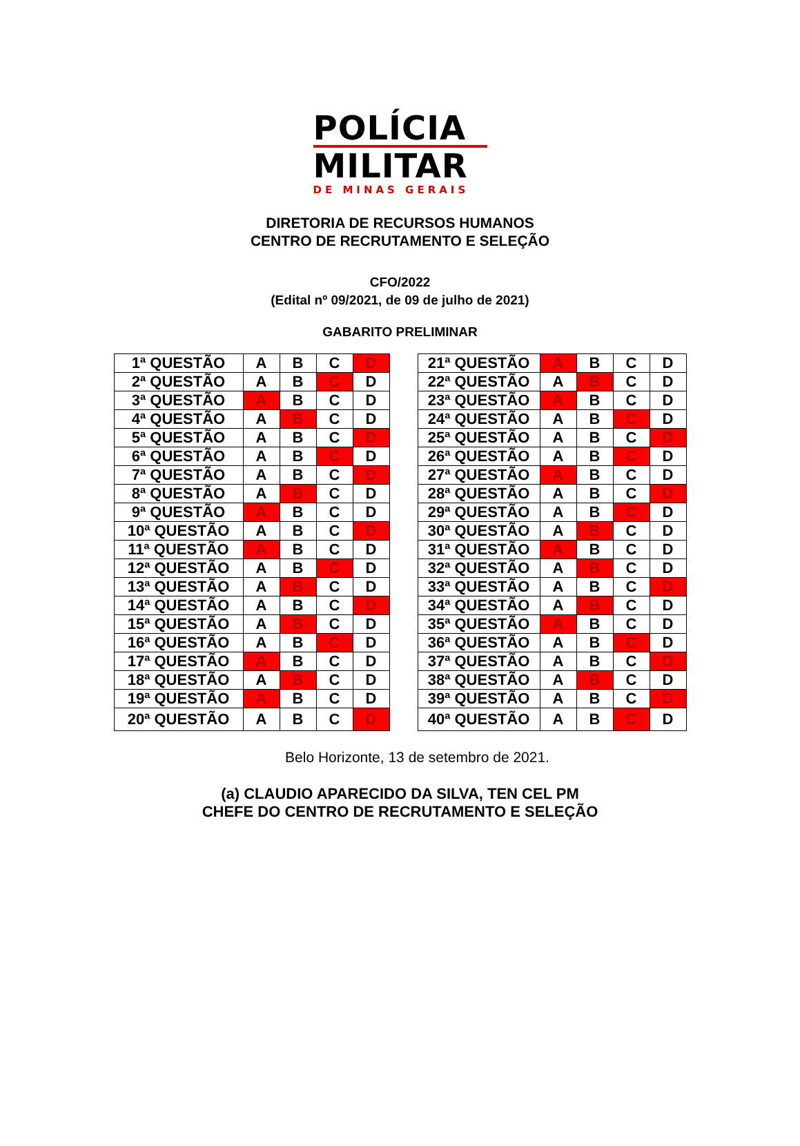POLÍCIA
MILITAR
DE MINAS GERAIS
DIRETORIA DE RECURSOS HUMANOS
CENTRO DE RECRUTAMENTO E SELEÇÃO
CFO/2022
(Edital nº 09/2021, de 09 de julho de 2021)
GABARITO PRELIMINAR
| 1ª QUESTÃO | A | B | C | D |
| 2ª QUESTÃO | A | B | C | D |
| 3ª QUESTÃO | A | B | C | D |
| 4ª QUESTÃO | A | B | C | D |
| 5ª QUESTÃO | A | B | C | D |
| 6ª QUESTÃO | A | B | C | D |
| 7ª QUESTÃO | A | B | C | D |
| 8ª QUESTÃO | A | B | C | D |
| 9ª QUESTÃO | A | B | C | D |
| 10ª QUESTÃO | A | B | C | D |
| 11ª QUESTÃO | A | B | C | D |
| 12ª QUESTÃO | A | B | C | D |
| 13ª QUESTÃO | A | B | C | D |
| 14ª QUESTÃO | A | B | C | D |
| 15ª QUESTÃO | A | B | C | D |
| 16ª QUESTÃO | A | B | C | D |
| 17ª QUESTÃO | A | B | C | D |
| 18ª QUESTÃO | A | B | C | D |
| 19ª QUESTÃO | A | B | C | D |
| 20ª QUESTÃO | A | B | C | D |
| 21ª QUESTÃO | A | B | C | D |
| 22ª QUESTÃO | A | B | C | D |
| 23ª QUESTÃO | A | B | C | D |
| 24ª QUESTÃO | A | B | C | D |
| 25ª QUESTÃO | A | B | C | D |
| 26ª QUESTÃO | A | B | C | D |
| 27ª QUESTÃO | A | B | C | D |
| 28ª QUESTÃO | A | B | C | D |
| 29ª QUESTÃO | A | B | C | D |
| 30ª QUESTÃO | A | B | C | D |
| 31ª QUESTÃO | A | B | C | D |
| 32ª QUESTÃO | A | B | C | D |
| 33ª QUESTÃO | A | B | C | D |
| 34ª QUESTÃO | A | B | C | D |
| 35ª QUESTÃO | A | B | C | D |
| 36ª QUESTÃO | A | B | C | D |
| 37ª QUESTÃO | A | B | C | D |
| 38ª QUESTÃO | A | B | C | D |
| 39ª QUESTÃO | A | B | C | D |
| 40ª QUESTÃO | A | B | C | D |
Belo Horizonte, 13 de setembro de 2021.
(a) CLAUDIO APARECIDO DA SILVA, TEN CEL PM
CHEFE DO CENTRO DE RECRUTAMENTO E SELEÇÃO